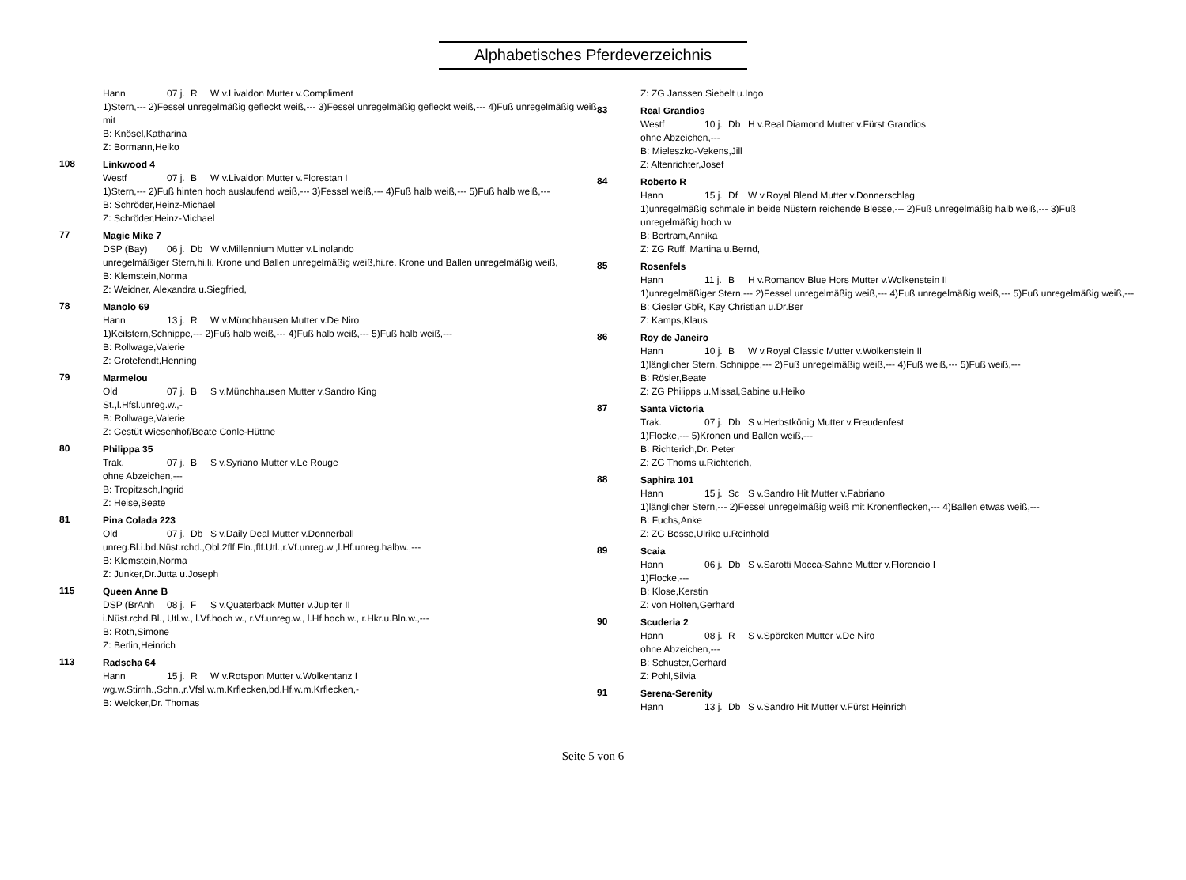Alphabetisches Pferdeverzeichnis
Hann 07 j. R W v.Livaldon Mutter v.Compliment
1)Stern,--- 2)Fessel unregelmäßig gefleckt weiß,--- 3)Fessel unregelmäßig gefleckt weiß,--- 4)Fuß unregelmäßig weiß mit
B: Knösel,Katharina
Z: Bormann,Heiko
108
Linkwood 4
Westf 07 j. B W v.Livaldon Mutter v.Florestan I
1)Stern,--- 2)Fuß hinten hoch auslaufend weiß,--- 3)Fessel weiß,--- 4)Fuß halb weiß,--- 5)Fuß halb weiß,---
B: Schröder,Heinz-Michael
Z: Schröder,Heinz-Michael
77
Magic Mike 7
DSP (Bay) 06 j. Db W v.Millennium Mutter v.Linolando
unregelmäßiger Stern,hi.li. Krone und Ballen unregelmäßig weiß,hi.re. Krone und Ballen unregelmäßig weiß,
B: Klemstein,Norma
Z: Weidner, Alexandra u.Siegfried,
78
Manolo 69
Hann 13 j. R W v.Münchhausen Mutter v.De Niro
1)Keilstern,Schnippe,--- 2)Fuß halb weiß,--- 4)Fuß halb weiß,--- 5)Fuß halb weiß,---
B: Rollwage,Valerie
Z: Grotefendt,Henning
79
Marmelou
Old 07 j. B S v.Münchhausen Mutter v.Sandro King
St.,l.Hfsl.unreg.w.,-
B: Rollwage,Valerie
Z: Gestüt Wiesenhof/Beate Conle-Hüttne
80
Philippa 35
Trak. 07 j. B S v.Syriano Mutter v.Le Rouge
ohne Abzeichen,---
B: Tropitzsch,Ingrid
Z: Heise,Beate
81
Pina Colada 223
Old 07 j. Db S v.Daily Deal Mutter v.Donnerball
unreg.Bl.i.bd.Nüst.rchd.,Obl.2flf.Fln.,flf.Utl.,r.Vf.unreg.w.,l.Hf.unreg.halbw.,---
B: Klemstein,Norma
Z: Junker,Dr.Jutta u.Joseph
115
Queen Anne B
DSP (BrAnh 08 j. F S v.Quaterback Mutter v.Jupiter II
i.Nüst.rchd.Bl., Utl.w., l.Vf.hoch w., r.Vf.unreg.w., l.Hf.hoch w., r.Hkr.u.Bln.w.,---
B: Roth,Simone
Z: Berlin,Heinrich
113
Radscha 64
Hann 15 j. R W v.Rotspon Mutter v.Wolkentanz I
wg.w.Stirnh.,Schn.,r.Vfsl.w.m.Krflecken,bd.Hf.w.m.Krflecken,-
B: Welcker,Dr. Thomas
Z: ZG Janssen,Siebelt u.Ingo
83
Real Grandios
Westf 10 j. Db H v.Real Diamond Mutter v.Fürst Grandios
ohne Abzeichen,---
B: Mieleszko-Vekens,Jill
Z: Altenrichter,Josef
84
Roberto R
Hann 15 j. Df W v.Royal Blend Mutter v.Donnerschlag
1)unregelmäßig schmale in beide Nüstern reichende Blesse,--- 2)Fuß unregelmäßig halb weiß,--- 3)Fuß unregelmäßig hoch w
B: Bertram,Annika
Z: ZG Ruff, Martina u.Bernd,
85
Rosenfels
Hann 11 j. B H v.Romanov Blue Hors Mutter v.Wolkenstein II
1)unregelmäßiger Stern,--- 2)Fessel unregelmäßig weiß,--- 4)Fuß unregelmäßig weiß,--- 5)Fuß unregelmäßig weiß,---
B: Ciesler GbR, Kay Christian u.Dr.Ber
Z: Kamps,Klaus
86
Roy de Janeiro
Hann 10 j. B W v.Royal Classic Mutter v.Wolkenstein II
1)länglicher Stern, Schnippe,--- 2)Fuß unregelmäßig weiß,--- 4)Fuß weiß,--- 5)Fuß weiß,---
B: Rösler,Beate
Z: ZG Philipps u.Missal,Sabine u.Heiko
87
Santa Victoria
Trak. 07 j. Db S v.Herbstkönig Mutter v.Freudenfest
1)Flocke,--- 5)Kronen und Ballen weiß,---
B: Richterich,Dr. Peter
Z: ZG Thoms u.Richterich,
88
Saphira 101
Hann 15 j. Sc S v.Sandro Hit Mutter v.Fabriano
1)länglicher Stern,--- 2)Fessel unregelmäßig weiß mit Kronenflecken,--- 4)Ballen etwas weiß,---
B: Fuchs,Anke
Z: ZG Bosse,Ulrike u.Reinhold
89
Scaia
Hann 06 j. Db S v.Sarotti Mocca-Sahne Mutter v.Florencio I
1)Flocke,---
B: Klose,Kerstin
Z: von Holten,Gerhard
90
Scuderia 2
Hann 08 j. R S v.Spörcken Mutter v.De Niro
ohne Abzeichen,---
B: Schuster,Gerhard
Z: Pohl,Silvia
91
Serena-Serenity
Hann 13 j. Db S v.Sandro Hit Mutter v.Fürst Heinrich
Seite 5 von 6